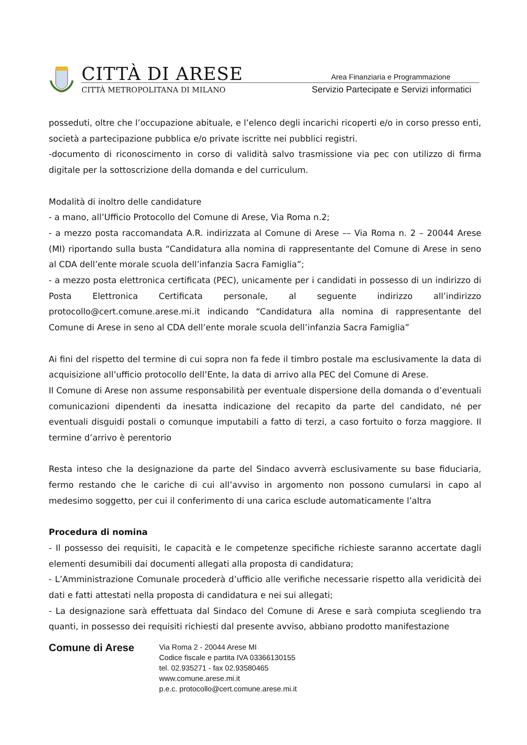CITTÀ DI ARESE
CITTÀ METROPOLITANA DI MILANO
Area Finanziaria e Programmazione
Servizio Partecipate e Servizi informatici
posseduti, oltre che l’occupazione abituale, e l’elenco degli incarichi ricoperti e/o in corso presso enti, società a partecipazione pubblica e/o private iscritte nei pubblici registri.
-documento di riconoscimento in corso di validità salvo trasmissione via pec con utilizzo di firma digitale per la sottoscrizione della domanda e del curriculum.
Modalità di inoltro delle candidature
- a mano, all’Ufficio Protocollo del Comune di Arese, Via Roma n.2;
- a mezzo posta raccomandata A.R. indirizzata al Comune di Arese –– Via Roma n. 2 – 20044 Arese (MI) riportando sulla busta “Candidatura alla nomina di rappresentante del Comune di Arese in seno al CDA dell’ente morale scuola dell’infanzia Sacra Famiglia”;
- a mezzo posta elettronica certificata (PEC), unicamente per i candidati in possesso di un indirizzo di Posta Elettronica Certificata personale, al seguente indirizzo all’indirizzo protocollo@cert.comune.arese.mi.it indicando “Candidatura alla nomina di rappresentante del Comune di Arese in seno al CDA dell’ente morale scuola dell’infanzia Sacra Famiglia”
Ai fini del rispetto del termine di cui sopra non fa fede il timbro postale ma esclusivamente la data di acquisizione all’ufficio protocollo dell’Ente, la data di arrivo alla PEC del Comune di Arese.
Il Comune di Arese non assume responsabilità per eventuale dispersione della domanda o d’eventuali comunicazioni dipendenti da inesatta indicazione del recapito da parte del candidato, né per eventuali disguidi postali o comunque imputabili a fatto di terzi, a caso fortuito o forza maggiore. Il termine d’arrivo è perentorio
Resta inteso che la designazione da parte del Sindaco avverrà esclusivamente su base fiduciaria, fermo restando che le cariche di cui all’avviso in argomento non possono cumularsi in capo al medesimo soggetto, per cui il conferimento di una carica esclude automaticamente l’altra
Procedura di nomina
- Il possesso dei requisiti, le capacità e le competenze specifiche richieste saranno accertate dagli elementi desumibili dai documenti allegati alla proposta di candidatura;
- L’Amministrazione Comunale procederà d’ufficio alle verifiche necessarie rispetto alla veridicità dei dati e fatti attestati nella proposta di candidatura e nei sui allegati;
- La designazione sarà effettuata dal Sindaco del Comune di Arese e sarà compiuta scegliendo tra quanti, in possesso dei requisiti richiesti dal presente avviso, abbiano prodotto manifestazione
Comune di Arese
Via Roma 2 - 20044 Arese MI
Codice fiscale e partita IVA 03366130155
tel. 02.935271 - fax 02.93580465
www.comune.arese.mi.it
p.e.c. protocollo@cert.comune.arese.mi.it